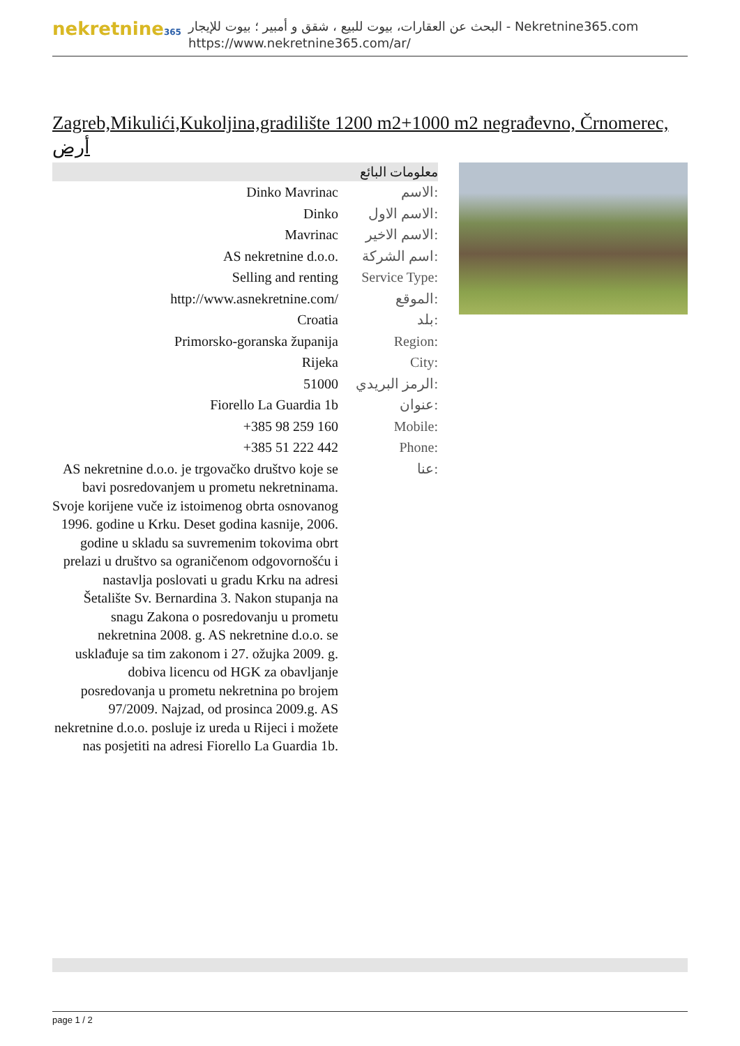nekretnine365
البحث عن العقارات، بيوت للبيع ، شقق و أمبير ؛ بيوت للإيجار - Nekretnine365.com
https://www.nekretnine365.com/ar/
Zagreb,Mikulići,Kukoljina,gradilište 1200 m2+1000 m2 negrađevno, Črnomerec, أرض
معلومات البائع
| Dinko Mavrinac | الاسم: |
| Dinko | الاسم الاول: |
| Mavrinac | الاسم الاخير: |
| AS nekretnine d.o.o. | اسم الشركة: |
| Selling and renting | Service Type: |
| http://www.asnekretnine.com/ | الموقع: |
| Croatia | بلد: |
| Primorsko-goranska županija | Region: |
| Rijeka | City: |
| 51000 | الرمز البريدي: |
| Fiorello La Guardia 1b | عنوان: |
| +385 98 259 160 | Mobile: |
| +385 51 222 442 | Phone: |
| AS nekretnine d.o.o. je trgovačko društvo koje se bavi posredovanjem u prometu nekretninama. Svoje korijene vuče iz istoimenog obrta osnovanog 1996. godine u Krku. Deset godina kasnije, 2006. godine u skladu sa suvremenim tokovima obrt prelazi u društvo sa ograničenom odgovornošću i nastavlja poslovati u gradu Krku na adresi Šetalište Sv. Bernardina 3. Nakon stupanja na snagu Zakona o posredovanju u prometu nekretnina 2008. g. AS nekretnine d.o.o. se usklađuje sa tim zakonom i 27. ožujka 2009. g. dobiva licencu od HGK za obavljanje posredovanja u prometu nekretnina po brojem 97/2009. Najzad, od prosinca 2009.g. AS nekretnine d.o.o. posluje iz ureda u Rijeci i možete nas posjetiti na adresi Fiorello La Guardia 1b. | عنا: |
page 1 / 2